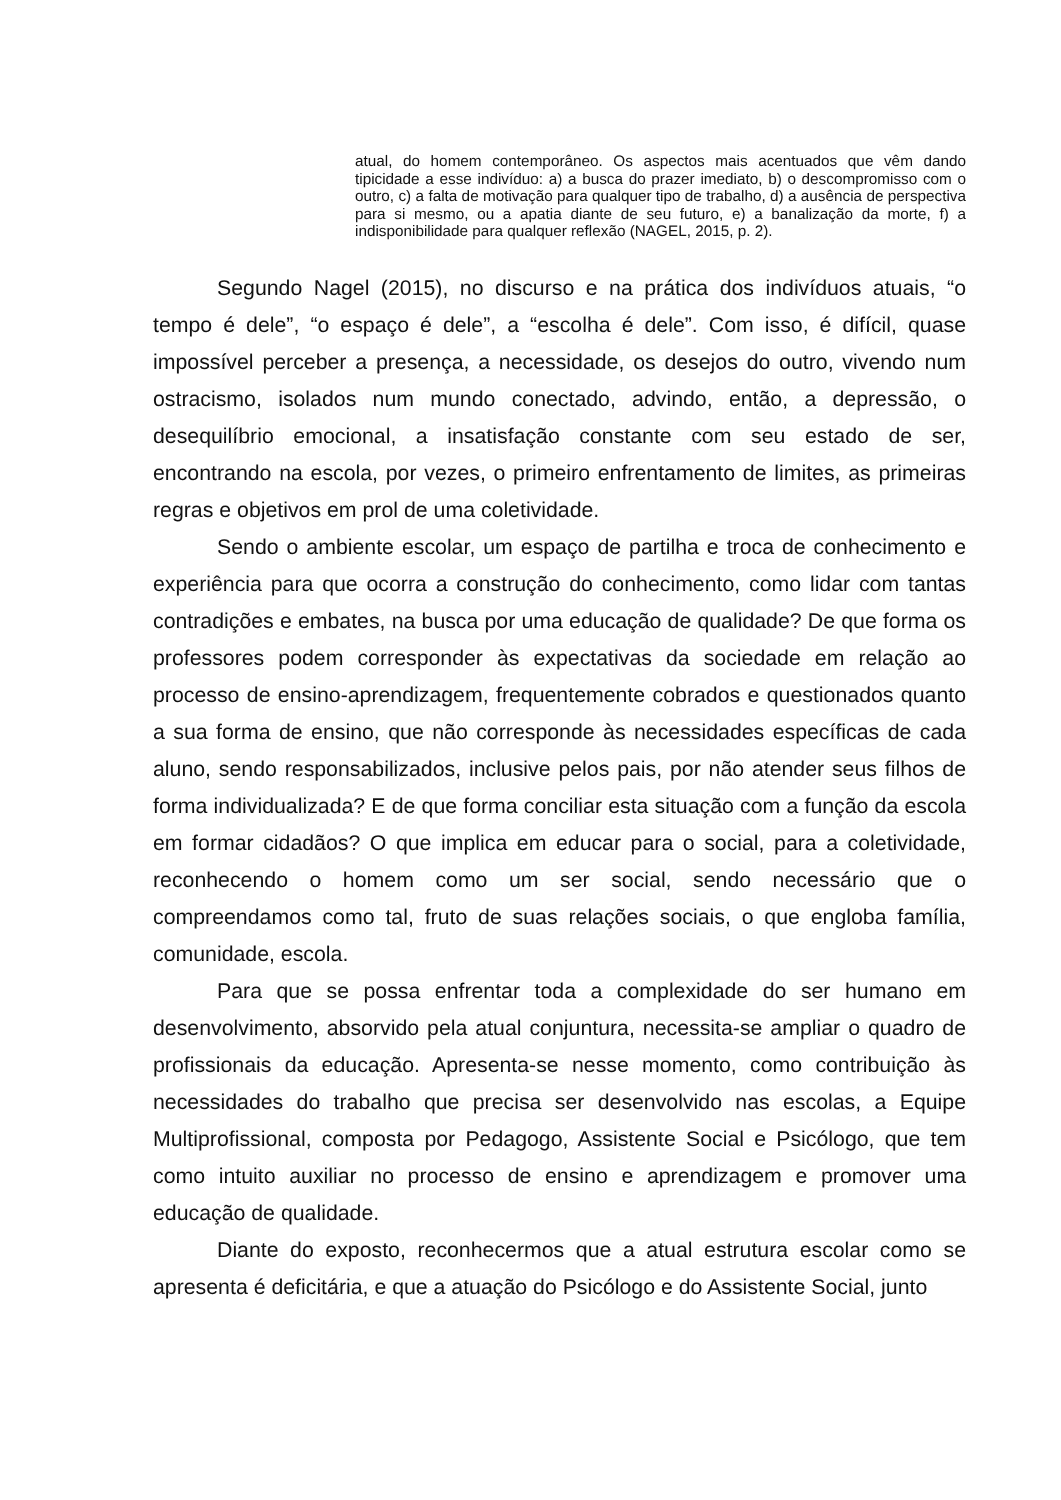atual, do homem contemporâneo. Os aspectos mais acentuados que vêm dando tipicidade a esse indivíduo: a) a busca do prazer imediato, b) o descompromisso com o outro, c) a falta de motivação para qualquer tipo de trabalho, d) a ausência de perspectiva para si mesmo, ou a apatia diante de seu futuro, e) a banalização da morte, f) a indisponibilidade para qualquer reflexão (NAGEL, 2015, p. 2).
Segundo Nagel (2015), no discurso e na prática dos indivíduos atuais, “o tempo é dele”, “o espaço é dele”, a “escolha é dele”. Com isso, é difícil, quase impossível perceber a presença, a necessidade, os desejos do outro, vivendo num ostracismo, isolados num mundo conectado, advindo, então, a depressão, o desequilíbrio emocional, a insatisfação constante com seu estado de ser, encontrando na escola, por vezes, o primeiro enfrentamento de limites, as primeiras regras e objetivos em prol de uma coletividade.
Sendo o ambiente escolar, um espaço de partilha e troca de conhecimento e experiência para que ocorra a construção do conhecimento, como lidar com tantas contradições e embates, na busca por uma educação de qualidade? De que forma os professores podem corresponder às expectativas da sociedade em relação ao processo de ensino-aprendizagem, frequentemente cobrados e questionados quanto a sua forma de ensino, que não corresponde às necessidades específicas de cada aluno, sendo responsabilizados, inclusive pelos pais, por não atender seus filhos de forma individualizada? E de que forma conciliar esta situação com a função da escola em formar cidadãos? O que implica em educar para o social, para a coletividade, reconhecendo o homem como um ser social, sendo necessário que o compreendamos como tal, fruto de suas relações sociais, o que engloba família, comunidade, escola.
Para que se possa enfrentar toda a complexidade do ser humano em desenvolvimento, absorvido pela atual conjuntura, necessita-se ampliar o quadro de profissionais da educação. Apresenta-se nesse momento, como contribuição às necessidades do trabalho que precisa ser desenvolvido nas escolas, a Equipe Multiprofissional, composta por Pedagogo, Assistente Social e Psicólogo, que tem como intuito auxiliar no processo de ensino e aprendizagem e promover uma educação de qualidade.
Diante do exposto, reconhecermos que a atual estrutura escolar como se apresenta é deficitária, e que a atuação do Psicólogo e do Assistente Social, junto